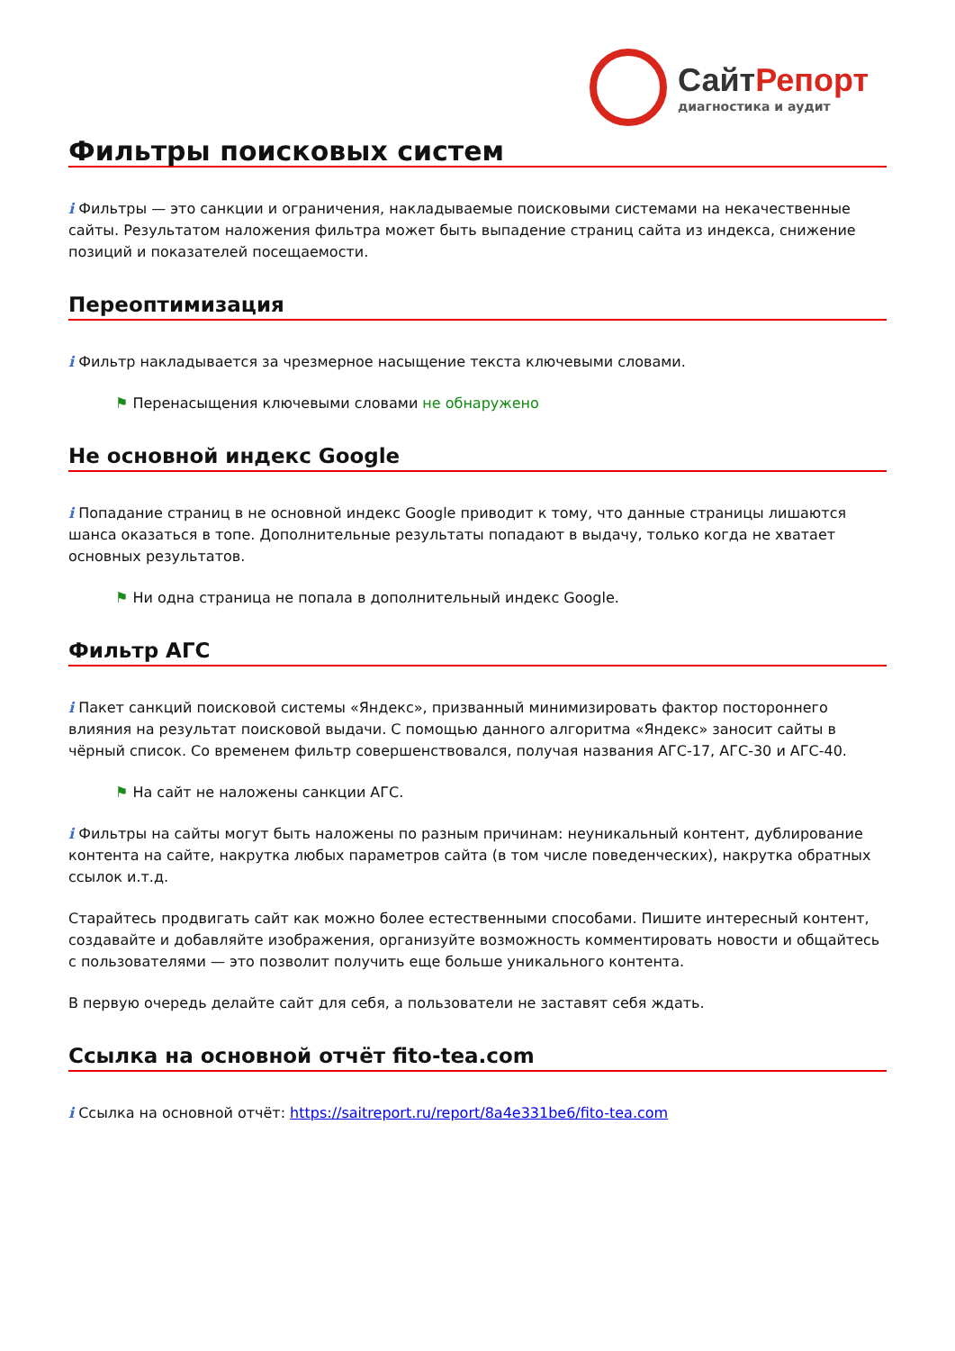СайтРепорт
диагностика и аудит
Фильтры поисковых систем
i Фильтры — это санкции и ограничения, накладываемые поисковыми системами на некачественные сайты. Результатом наложения фильтра может быть выпадение страниц сайта из индекса, снижение позиций и показателей посещаемости.
Переоптимизация
i Фильтр накладывается за чрезмерное насыщение текста ключевыми словами.
⚑ Перенасыщения ключевыми словами не обнаружено
Не основной индекс Google
i Попадание страниц в не основной индекс Google приводит к тому, что данные страницы лишаются шанса оказаться в топе. Дополнительные результаты попадают в выдачу, только когда не хватает основных результатов.
⚑ Ни одна страница не попала в дополнительный индекс Google.
Фильтр АГС
i Пакет санкций поисковой системы «Яндекс», призванный минимизировать фактор постороннего влияния на результат поисковой выдачи. С помощью данного алгоритма «Яндекс» заносит сайты в чёрный список. Со временем фильтр совершенствовался, получая названия АГС-17, АГС-30 и АГС-40.
⚑ На сайт не наложены санкции АГС.
i Фильтры на сайты могут быть наложены по разным причинам: неуникальный контент, дублирование контента на сайте, накрутка любых параметров сайта (в том числе поведенческих), накрутка обратных ссылок и.т.д.
Старайтесь продвигать сайт как можно более естественными способами. Пишите интересный контент, создавайте и добавляйте изображения, организуйте возможность комментировать новости и общайтесь с пользователями — это позволит получить еще больше уникального контента.
В первую очередь делайте сайт для себя, а пользователи не заставят себя ждать.
Ссылка на основной отчёт fito-tea.com
i Ссылка на основной отчёт: https://saitreport.ru/report/8a4e331be6/fito-tea.com